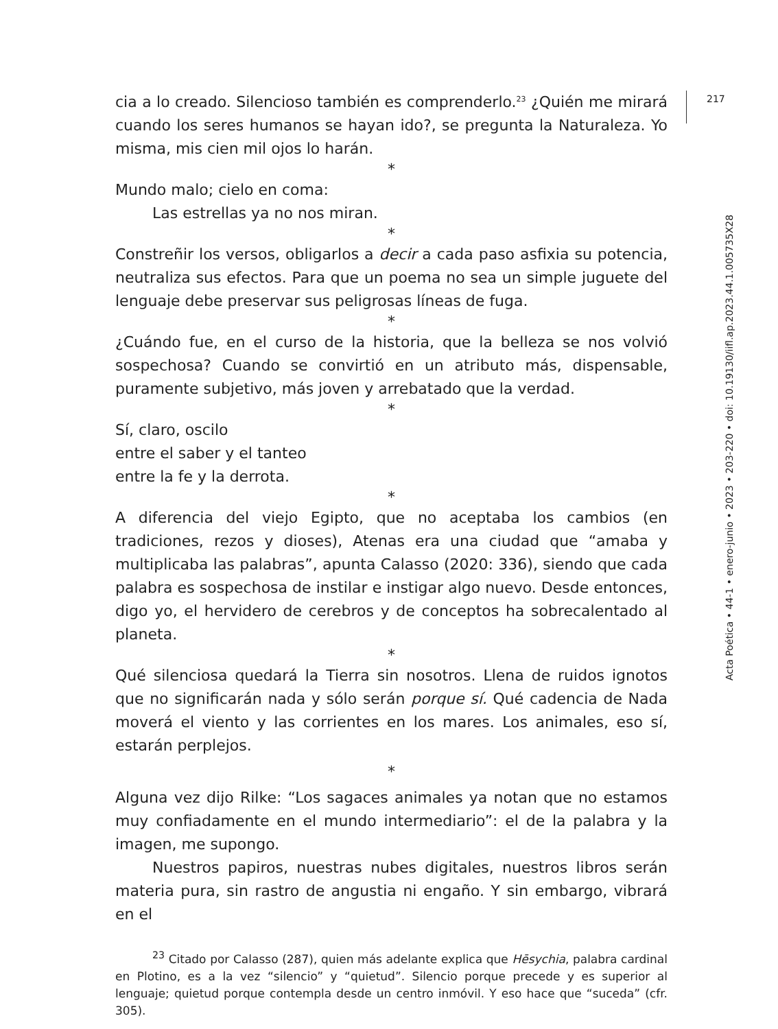cia a lo creado. Silencioso también es comprenderlo.<sup>23</sup> ¿Quién me mirará cuando los seres humanos se hayan ido?, se pregunta la Naturaleza. Yo misma, mis cien mil ojos lo harán.
*
Mundo malo; cielo en coma:
Las estrellas ya no nos miran.
*
Constreñir los versos, obligarlos a decir a cada paso asfixia su potencia, neutraliza sus efectos. Para que un poema no sea un simple juguete del lenguaje debe preservar sus peligrosas líneas de fuga.
*
¿Cuándo fue, en el curso de la historia, que la belleza se nos volvió sospechosa? Cuando se convirtió en un atributo más, dispensable, puramente subjetivo, más joven y arrebatado que la verdad.
*
Sí, claro, oscilo
entre el saber y el tanteo
entre la fe y la derrota.
*
A diferencia del viejo Egipto, que no aceptaba los cambios (en tradiciones, rezos y dioses), Atenas era una ciudad que “amaba y multiplicaba las palabras”, apunta Calasso (2020: 336), siendo que cada palabra es sospechosa de instilar e instigar algo nuevo. Desde entonces, digo yo, el hervidero de cerebros y de conceptos ha sobrecalentado al planeta.
*
Qué silenciosa quedará la Tierra sin nosotros. Llena de ruidos ignotos que no significarán nada y sólo serán porque sí. Qué cadencia de Nada moverá el viento y las corrientes en los mares. Los animales, eso sí, estarán perplejos.
*
Alguna vez dijo Rilke: “Los sagaces animales ya notan que no estamos muy confiadamente en el mundo intermediario”: el de la palabra y la imagen, me supongo.
Nuestros papiros, nuestras nubes digitales, nuestros libros serán materia pura, sin rastro de angustia ni engaño. Y sin embargo, vibrará en el
<sup>23</sup> Citado por Calasso (287), quien más adelante explica que Hēsychia, palabra cardinal en Plotino, es a la vez “silencio” y “quietud”. Silencio porque precede y es superior al lenguaje; quietud porque contempla desde un centro inmóvil. Y eso hace que “suceda” (cfr. 305).
217
Acta Poética • 44-1 • enero-junio • 2023 • 203-220 • doi: 10.19130/iifl.ap.2023.44.1.005735X28